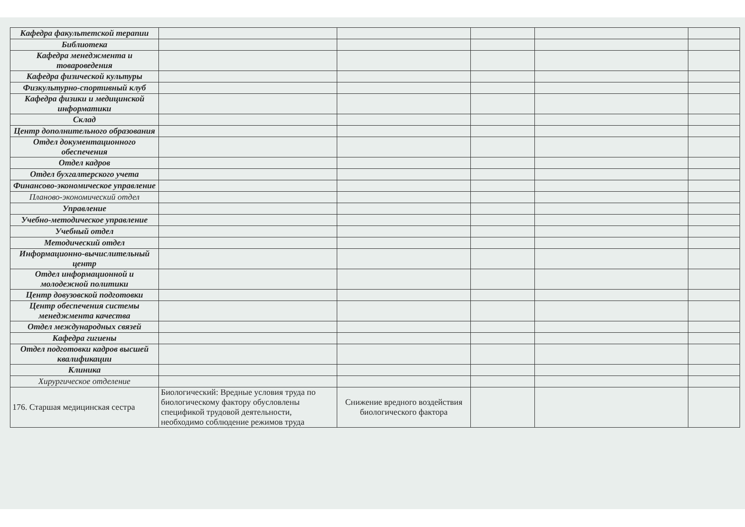| Кафедра факультетской терапии | | | | | |
| Библиотека | | | | | |
| Кафедра менеджмента и товароведения | | | | | |
| Кафедра физической культуры | | | | | |
| Физкультурно-спортивный клуб | | | | | |
| Кафедра физики и медицинской информатики | | | | | |
| Склад | | | | | |
| Центр дополнительного образования | | | | | |
| Отдел документационного обеспечения | | | | | |
| Отдел кадров | | | | | |
| Отдел бухгалтерского учета | | | | | |
| Финансово-экономическое управление | | | | | |
| Планово-экономический отдел | | | | | |
| Управление | | | | | |
| Учебно-методическое управление | | | | | |
| Учебный отдел | | | | | |
| Методический отдел | | | | | |
| Информационно-вычислительный центр | | | | | |
| Отдел информационной и молодежной политики | | | | | |
| Центр довузовской подготовки | | | | | |
| Центр обеспечения системы менеджмента качества | | | | | |
| Отдел международных связей | | | | | |
| Кафедра гигиены | | | | | |
| Отдел подготовки кадров высшей квалификации | | | | | |
| Клиника | | | | | |
| Хирургическое отделение | | | | | |
| 176. Старшая медицинская сестра | Биологический: Вредные условия труда по биологическому фактору обусловлены спецификой трудовой деятельности, необходимо соблюдение режимов труда | Снижение вредного воздействия биологического фактора | | | |